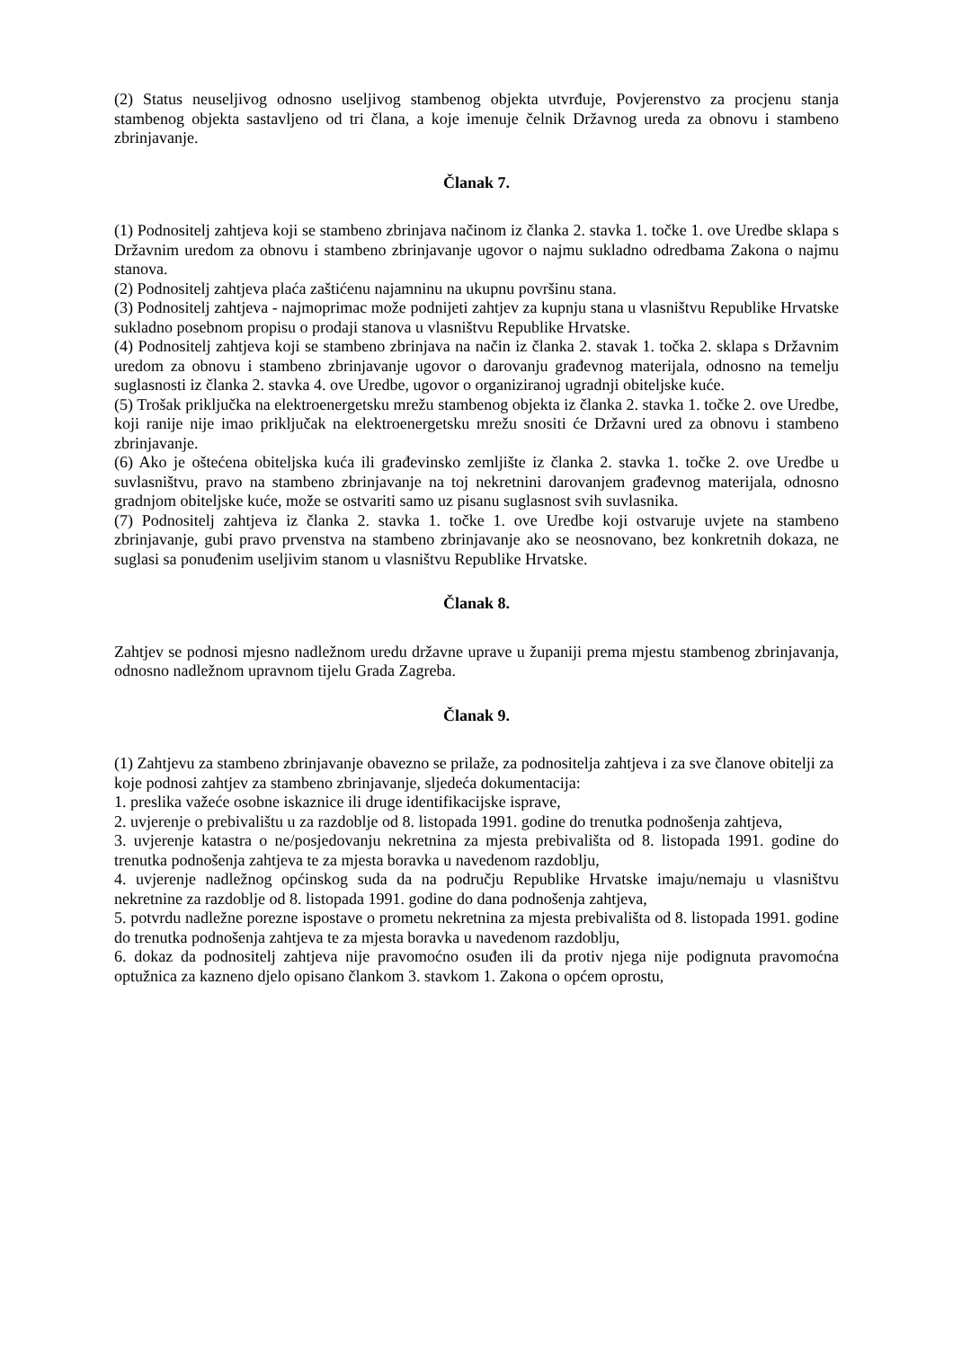(2) Status neuseljivog odnosno useljivog stambenog objekta utvrđuje, Povjerenstvo za procjenu stanja stambenog objekta sastavljeno od tri člana, a koje imenuje čelnik Državnog ureda za obnovu i stambeno zbrinjavanje.
Članak 7.
(1) Podnositelj zahtjeva koji se stambeno zbrinjava načinom iz članka 2. stavka 1. točke 1. ove Uredbe sklapa s Državnim uredom za obnovu i stambeno zbrinjavanje ugovor o najmu sukladno odredbama Zakona o najmu stanova.
(2) Podnositelj zahtjeva plaća zaštićenu najamninu na ukupnu površinu stana.
(3) Podnositelj zahtjeva - najmoprimac može podnijeti zahtjev za kupnju stana u vlasništvu Republike Hrvatske sukladno posebnom propisu o prodaji stanova u vlasništvu Republike Hrvatske.
(4) Podnositelj zahtjeva koji se stambeno zbrinjava na način iz članka 2. stavak 1. točka 2. sklapa s Državnim uredom za obnovu i stambeno zbrinjavanje ugovor o darovanju građevnog materijala, odnosno na temelju suglasnosti iz članka 2. stavka 4. ove Uredbe, ugovor o organiziranoj ugradnji obiteljske kuće.
(5) Trošak priključka na elektroenergetsku mrežu stambenog objekta iz članka 2. stavka 1. točke 2. ove Uredbe, koji ranije nije imao priključak na elektroenergetsku mrežu snositi će Državni ured za obnovu i stambeno zbrinjavanje.
(6) Ako je oštećena obiteljska kuća ili građevinsko zemljište iz članka 2. stavka 1. točke 2. ove Uredbe u suvlasništvu, pravo na stambeno zbrinjavanje na toj nekretnini darovanjem građevnog materijala, odnosno gradnjom obiteljske kuće, može se ostvariti samo uz pisanu suglasnost svih suvlasnika.
(7) Podnositelj zahtjeva iz članka 2. stavka 1. točke 1. ove Uredbe koji ostvaruje uvjete na stambeno zbrinjavanje, gubi pravo prvenstva na stambeno zbrinjavanje ako se neosnovano, bez konkretnih dokaza, ne suglasi sa ponuđenim useljivim stanom u vlasništvu Republike Hrvatske.
Članak 8.
Zahtjev se podnosi mjesno nadležnom uredu državne uprave u županiji prema mjestu stambenog zbrinjavanja, odnosno nadležnom upravnom tijelu Grada Zagreba.
Članak 9.
(1) Zahtjevu za stambeno zbrinjavanje obavezno se prilaže, za podnositelja zahtjeva i za sve članove obitelji za koje podnosi zahtjev za stambeno zbrinjavanje, sljedeća dokumentacija:
1. preslika važeće osobne iskaznice ili druge identifikacijske isprave,
2. uvjerenje o prebivalištu u za razdoblje od 8. listopada 1991. godine do trenutka podnošenja zahtjeva,
3. uvjerenje katastra o ne/posjedovanju nekretnina za mjesta prebivališta od 8. listopada 1991. godine do trenutka podnošenja zahtjeva te za mjesta boravka u navedenom razdoblju,
4. uvjerenje nadležnog općinskog suda da na području Republike Hrvatske imaju/nemaju u vlasništvu nekretnine za razdoblje od 8. listopada 1991. godine do dana podnošenja zahtjeva,
5. potvrdu nadležne porezne ispostave o prometu nekretnina za mjesta prebivališta od 8. listopada 1991. godine do trenutka podnošenja zahtjeva te za mjesta boravka u navedenom razdoblju,
6. dokaz da podnositelj zahtjeva nije pravomoćno osuđen ili da protiv njega nije podignuta pravomoćna optužnica za kazneno djelo opisano člankom 3. stavkom 1. Zakona o općem oprostu,